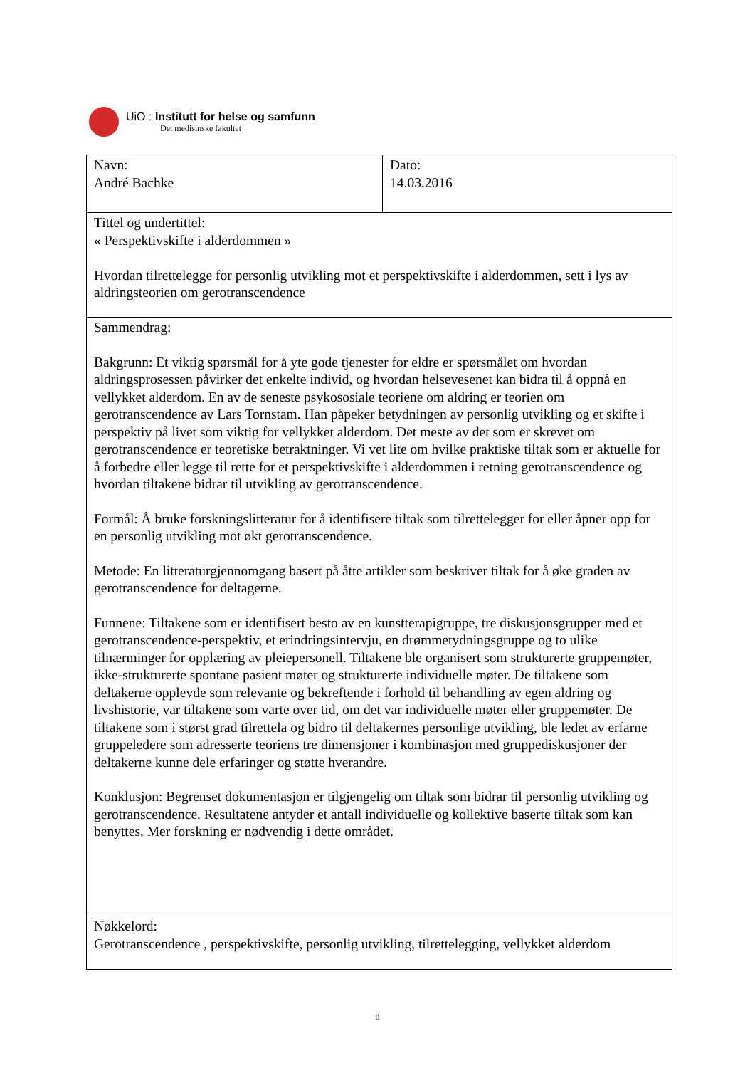UiO : Institutt for helse og samfunn
Det medisinske fakultet
| Navn: André Bachke | Dato: 14.03.2016 |
| Tittel og undertittel: « Perspektivskifte i alderdommen » Hvordan tilrettelegge for personlig utvikling mot et perspektivskifte i alderdommen, sett i lys av aldringsteorien om gerotranscendence | |
| Sammendrag: Bakgrunn: Et viktig spørsmål for å yte gode tjenester for eldre er spørsmålet om hvordan aldringsprosessen påvirker det enkelte individ, og hvordan helsevesenet kan bidra til å oppnå en vellykket alderdom. En av de seneste psykososiale teoriene om aldring er teorien om gerotranscendence av Lars Tornstam. Han påpeker betydningen av personlig utvikling og et skifte i perspektiv på livet som viktig for vellykket alderdom. Det meste av det som er skrevet om gerotranscendence er teoretiske betraktninger. Vi vet lite om hvilke praktiske tiltak som er aktuelle for å forbedre eller legge til rette for et perspektivskifte i alderdommen i retning gerotranscendence og hvordan tiltakene bidrar til utvikling av gerotranscendence. Formål: Å bruke forskningslitteratur for å identifisere tiltak som tilrettelegger for eller åpner opp for en personlig utvikling mot økt gerotranscendence. Metode: En litteraturgjennomgang basert på åtte artikler som beskriver tiltak for å øke graden av gerotranscendence for deltagerne. Funnene: Tiltakene som er identifisert besto av en kunstterapigruppe, tre diskusjonsgrupper med et gerotranscendence-perspektiv, et erindringsintervju, en drømmetydningsgruppe og to ulike tilnærminger for opplæring av pleiepersonell. Tiltakene ble organisert som strukturerte gruppemøter, ikke-strukturerte spontane pasient møter og strukturerte individuelle møter. De tiltakene som deltakerne opplevde som relevante og bekreftende i forhold til behandling av egen aldring og livshistorie, var tiltakene som varte over tid, om det var individuelle møter eller gruppemøter. De tiltakene som i størst grad tilrettela og bidro til deltakernes personlige utvikling, ble ledet av erfarne gruppeledere som adresserte teoriens tre dimensjoner i kombinasjon med gruppediskusjoner der deltakerne kunne dele erfaringer og støtte hverandre. Konklusjon: Begrenset dokumentasjon er tilgjengelig om tiltak som bidrar til personlig utvikling og gerotranscendence. Resultatene antyder et antall individuelle og kollektive baserte tiltak som kan benyttes. Mer forskning er nødvendig i dette området. | |
| Nøkkelord: Gerotranscendence , perspektivskifte, personlig utvikling, tilrettelegging, vellykket alderdom | |
ii